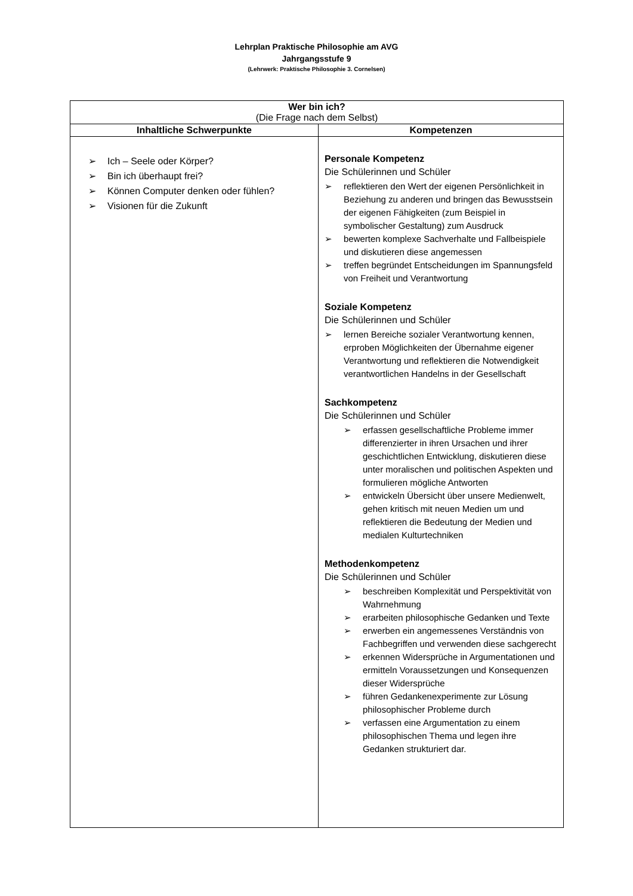Lehrplan Praktische Philosophie am AVG
Jahrgangsstufe 9
(Lehrwerk: Praktische Philosophie 3. Cornelsen)
| Wer bin ich? (Die Frage nach dem Selbst) | |
| Inhaltliche Schwerpunkte | Kompetenzen |
| ➢ Ich – Seele oder Körper? ➢ Bin ich überhaupt frei? ➢ Können Computer denken oder fühlen? ➢ Visionen für die Zukunft | Personale Kompetenz Die Schülerinnen und Schüler ➢ reflektieren den Wert der eigenen Persönlichkeit in Beziehung zu anderen und bringen das Bewusstsein der eigenen Fähigkeiten (zum Beispiel in symbolischer Gestaltung) zum Ausdruck ➢ bewerten komplexe Sachverhalte und Fallbeispiele und diskutieren diese angemessen ➢ treffen begründet Entscheidungen im Spannungsfeld von Freiheit und Verantwortung Soziale Kompetenz Die Schülerinnen und Schüler ➢ lernen Bereiche sozialer Verantwortung kennen, erproben Möglichkeiten der Übernahme eigener Verantwortung und reflektieren die Notwendigkeit verantwortlichen Handelns in der Gesellschaft Sachkompetenz Die Schülerinnen und Schüler ➢ erfassen gesellschaftliche Probleme immer differenzierter in ihren Ursachen und ihrer geschichtlichen Entwicklung, diskutieren diese unter moralischen und politischen Aspekten und formulieren mögliche Antworten ➢ entwickeln Übersicht über unsere Medienwelt, gehen kritisch mit neuen Medien um und reflektieren die Bedeutung der Medien und medialen Kulturtechniken Methodenkompetenz Die Schülerinnen und Schüler ➢ beschreiben Komplexität und Perspektivität von Wahrnehmung ➢ erarbeiten philosophische Gedanken und Texte ➢ erwerben ein angemessenes Verständnis von Fachbegriffen und verwenden diese sachgerecht ➢ erkennen Widersprüche in Argumentationen und ermitteln Voraussetzungen und Konsequenzen dieser Widersprüche ➢ führen Gedankenexperimente zur Lösung philosophischer Probleme durch ➢ verfassen eine Argumentation zu einem philosophischen Thema und legen ihre Gedanken strukturiert dar. |